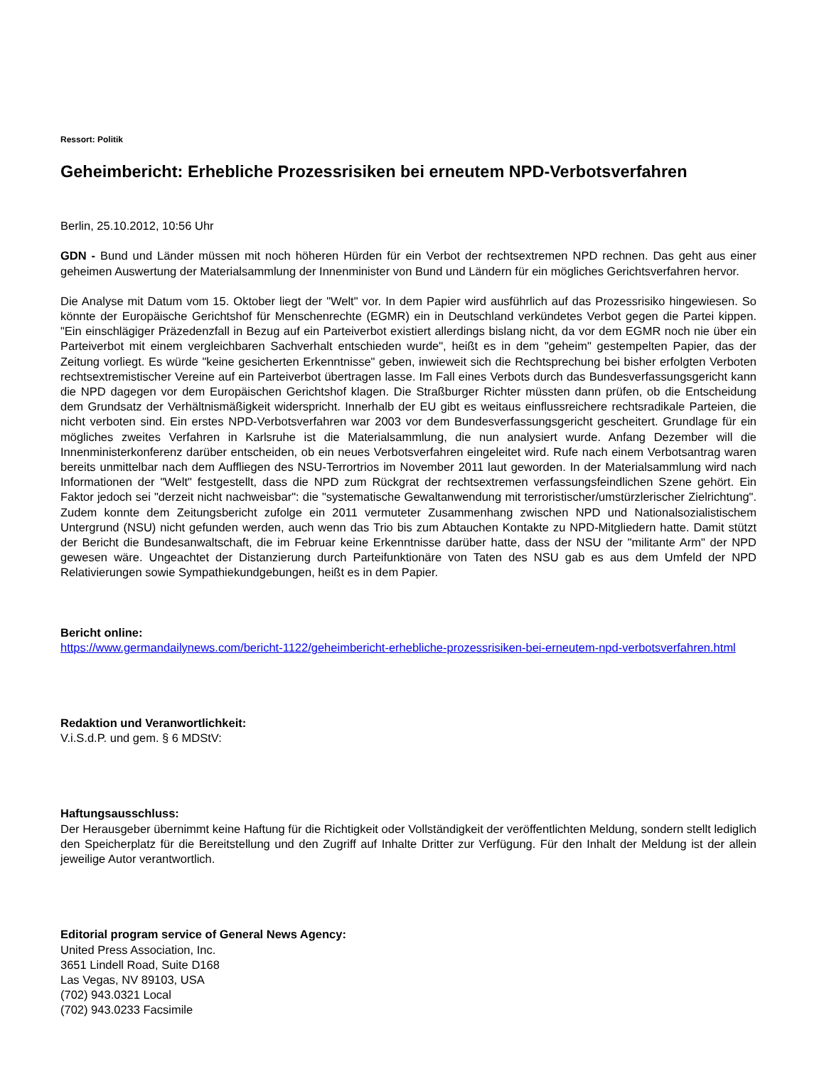Ressort: Politik
Geheimbericht: Erhebliche Prozessrisiken bei erneutem NPD-Verbotsverfahren
Berlin, 25.10.2012, 10:56 Uhr
GDN - Bund und Länder müssen mit noch höheren Hürden für ein Verbot der rechtsextremen NPD rechnen. Das geht aus einer geheimen Auswertung der Materialsammlung der Innenminister von Bund und Ländern für ein mögliches Gerichtsverfahren hervor.
Die Analyse mit Datum vom 15. Oktober liegt der "Welt" vor. In dem Papier wird ausführlich auf das Prozessrisiko hingewiesen. So könnte der Europäische Gerichtshof für Menschenrechte (EGMR) ein in Deutschland verkündetes Verbot gegen die Partei kippen. "Ein einschlägiger Präzedenzfall in Bezug auf ein Parteiverbot existiert allerdings bislang nicht, da vor dem EGMR noch nie über ein Parteiverbot mit einem vergleichbaren Sachverhalt entschieden wurde", heißt es in dem "geheim" gestempelten Papier, das der Zeitung vorliegt. Es würde "keine gesicherten Erkenntnisse" geben, inwieweit sich die Rechtsprechung bei bisher erfolgten Verboten rechtsextremistischer Vereine auf ein Parteiverbot übertragen lasse. Im Fall eines Verbots durch das Bundesverfassungsgericht kann die NPD dagegen vor dem Europäischen Gerichtshof klagen. Die Straßburger Richter müssten dann prüfen, ob die Entscheidung dem Grundsatz der Verhältnismäßigkeit widerspricht. Innerhalb der EU gibt es weitaus einflussreichere rechtsradikale Parteien, die nicht verboten sind. Ein erstes NPD-Verbotsverfahren war 2003 vor dem Bundesverfassungsgericht gescheitert. Grundlage für ein mögliches zweites Verfahren in Karlsruhe ist die Materialsammlung, die nun analysiert wurde. Anfang Dezember will die Innenministerkonferenz darüber entscheiden, ob ein neues Verbotsverfahren eingeleitet wird. Rufe nach einem Verbotsantrag waren bereits unmittelbar nach dem Auffliegen des NSU-Terrortrios im November 2011 laut geworden. In der Materialsammlung wird nach Informationen der "Welt" festgestellt, dass die NPD zum Rückgrat der rechtsextremen verfassungsfeindlichen Szene gehört. Ein Faktor jedoch sei "derzeit nicht nachweisbar": die "systematische Gewaltanwendung mit terroristischer/umstürzlerischer Zielrichtung". Zudem konnte dem Zeitungsbericht zufolge ein 2011 vermuteter Zusammenhang zwischen NPD und Nationalsozialistischem Untergrund (NSU) nicht gefunden werden, auch wenn das Trio bis zum Abtauchen Kontakte zu NPD-Mitgliedern hatte. Damit stützt der Bericht die Bundesanwaltschaft, die im Februar keine Erkenntnisse darüber hatte, dass der NSU der "militante Arm" der NPD gewesen wäre. Ungeachtet der Distanzierung durch Parteifunktionäre von Taten des NSU gab es aus dem Umfeld der NPD Relativierungen sowie Sympathiekundgebungen, heißt es in dem Papier.
Bericht online:
https://www.germandailynews.com/bericht-1122/geheimbericht-erhebliche-prozessrisiken-bei-erneutem-npd-verbotsverfahren.html
Redaktion und Veranwortlichkeit:
V.i.S.d.P. und gem. § 6 MDStV:
Haftungsausschluss:
Der Herausgeber übernimmt keine Haftung für die Richtigkeit oder Vollständigkeit der veröffentlichten Meldung, sondern stellt lediglich den Speicherplatz für die Bereitstellung und den Zugriff auf Inhalte Dritter zur Verfügung. Für den Inhalt der Meldung ist der allein jeweilige Autor verantwortlich.
Editorial program service of General News Agency:
United Press Association, Inc.
3651 Lindell Road, Suite D168
Las Vegas, NV 89103, USA
(702) 943.0321 Local
(702) 943.0233 Facsimile